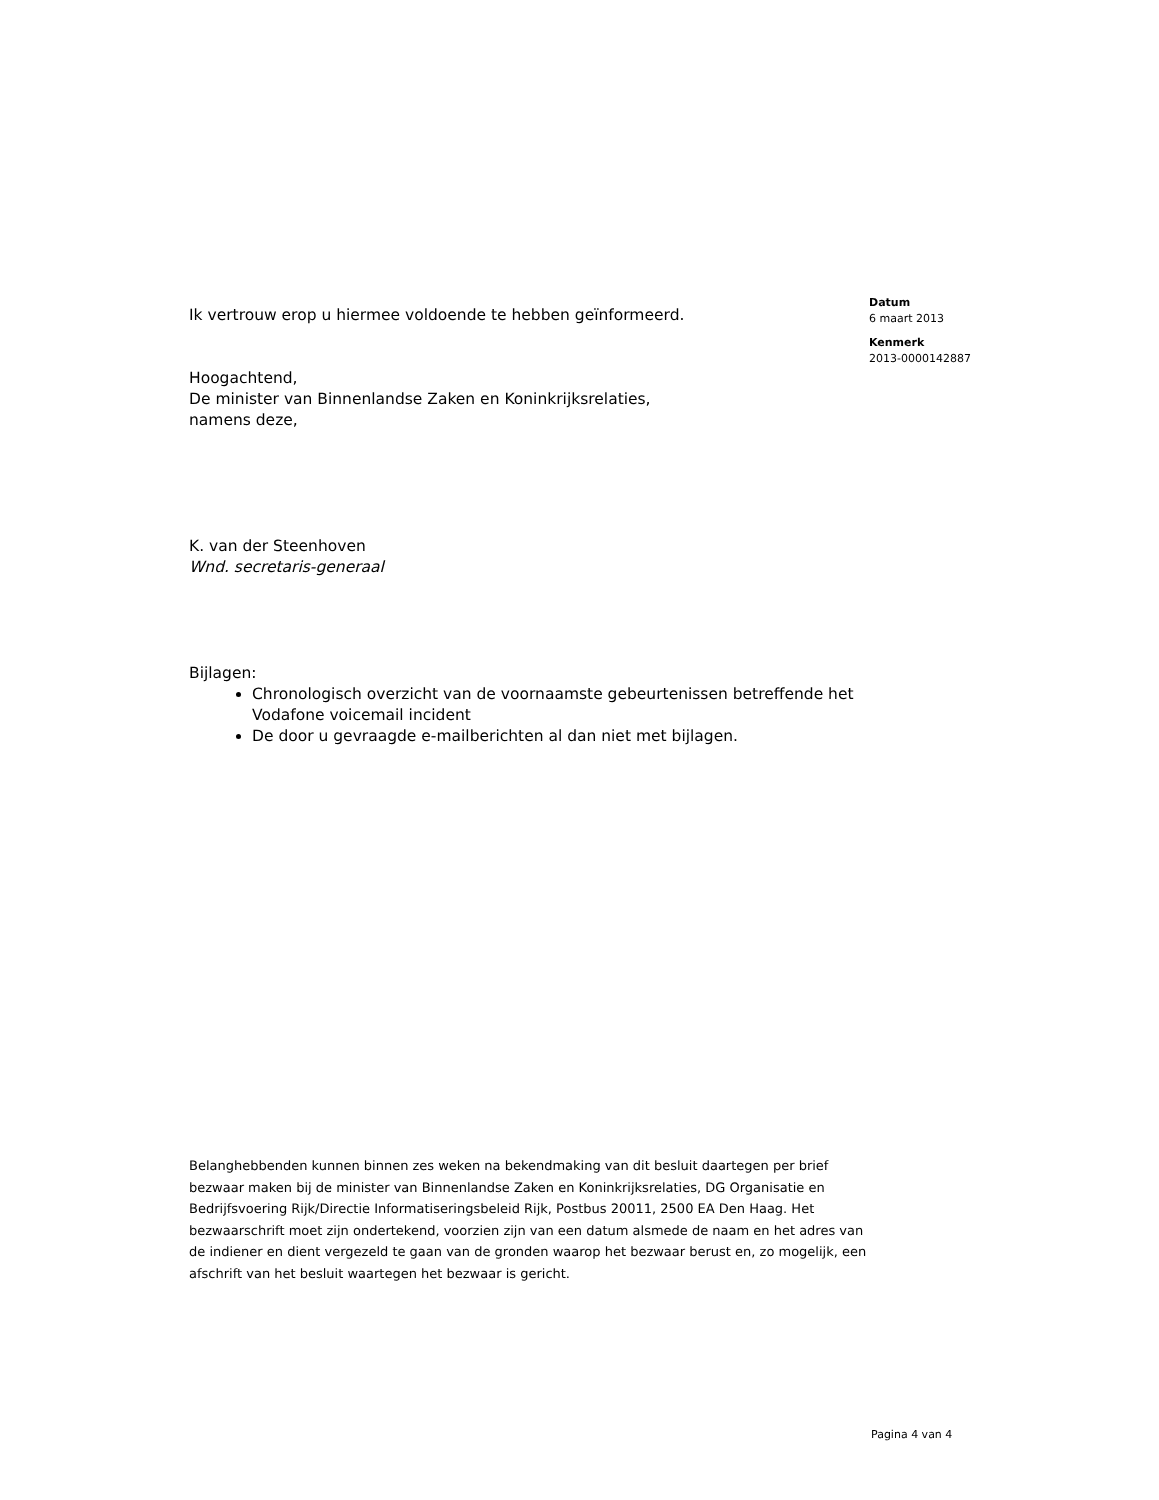Ik vertrouw erop u hiermee voldoende te hebben geïnformeerd.
Hoogachtend,
De minister van Binnenlandse Zaken en Koninkrijksrelaties,
namens deze,
K. van der Steenhoven
Wnd. secretaris-generaal
Bijlagen:
Chronologisch overzicht van de voornaamste gebeurtenissen betreffende het Vodafone voicemail incident
De door u gevraagde e-mailberichten al dan niet met bijlagen.
Datum
6 maart 2013
Kenmerk
2013-0000142887
Belanghebbenden kunnen binnen zes weken na bekendmaking van dit besluit daartegen per brief bezwaar maken bij de minister van Binnenlandse Zaken en Koninkrijksrelaties, DG Organisatie en Bedrijfsvoering Rijk/Directie Informatiseringsbeleid Rijk, Postbus 20011, 2500 EA Den Haag. Het bezwaarschrift moet zijn ondertekend, voorzien zijn van een datum alsmede de naam en het adres van de indiener en dient vergezeld te gaan van de gronden waarop het bezwaar berust en, zo mogelijk, een afschrift van het besluit waartegen het bezwaar is gericht.
Pagina 4 van 4